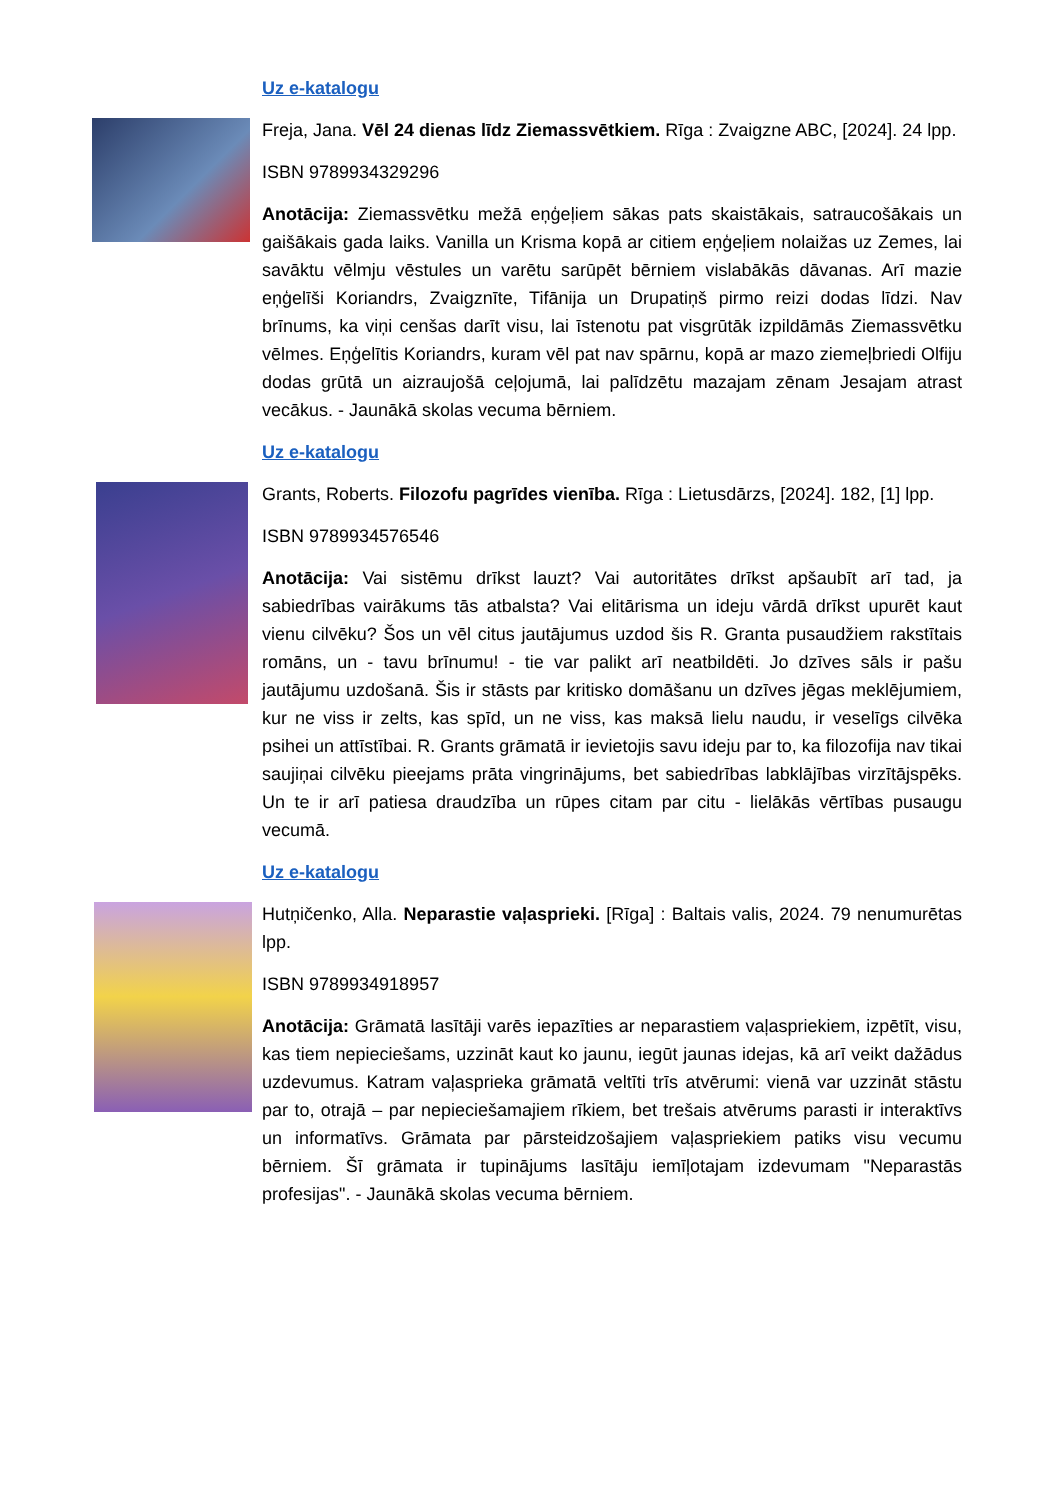Uz e-katalogu
Freja, Jana. Vēl 24 dienas līdz Ziemassvētkiem. Rīga : Zvaigzne ABC, [2024]. 24 lpp.
ISBN 9789934329296
Anotācija: Ziemassvētku mežā eņģeļiem sākas pats skaistākais, satraucošākais un gaišākais gada laiks. Vanilla un Krisma kopā ar citiem eņģeļiem nolaižas uz Zemes, lai savāktu vēlmju vēstules un varētu sarūpēt bērniem vislabākās dāvanas. Arī mazie eņģelīši Koriandrs, Zvaigznīte, Tifānija un Drupatiņš pirmo reizi dodas līdzi. Nav brīnums, ka viņi cenšas darīt visu, lai īstenotu pat visgrūtāk izpildāmās Ziemassvētku vēlmes. Eņģelītis Koriandrs, kuram vēl pat nav spārnu, kopā ar mazo ziemeļbriedi Olfiju dodas grūtā un aizraujošā ceļojumā, lai palīdzētu mazajam zēnam Jesajam atrast vecākus. - Jaunākā skolas vecuma bērniem.
Uz e-katalogu
Grants, Roberts. Filozofu pagrīdes vienība. Rīga : Lietusdārzs, [2024]. 182, [1] lpp.
ISBN 9789934576546
Anotācija: Vai sistēmu drīkst lauzt? Vai autoritātes drīkst apšaubīt arī tad, ja sabiedrības vairākums tās atbalsta? Vai elitārisma un ideju vārdā drīkst upurēt kaut vienu cilvēku? Šos un vēl citus jautājumus uzdod šis R. Granta pusaudžiem rakstītais romāns, un - tavu brīnumu! - tie var palikt arī neatbildēti. Jo dzīves sāls ir pašu jautājumu uzdošanā. Šis ir stāsts par kritisko domāšanu un dzīves jēgas meklējumiem, kur ne viss ir zelts, kas spīd, un ne viss, kas maksā lielu naudu, ir veselīgs cilvēka psihei un attīstībai. R. Grants grāmatā ir ievietojis savu ideju par to, ka filozofija nav tikai saujiņai cilvēku pieejams prāta vingrinājums, bet sabiedrības labklājības virzītājspēks. Un te ir arī patiesa draudzība un rūpes citam par citu - lielākās vērtības pusaugu vecumā.
Uz e-katalogu
Hutņičenko, Alla. Neparastie vaļasprieki. [Rīga] : Baltais valis, 2024. 79 nenumurētas lpp.
ISBN 9789934918957
Anotācija: Grāmatā lasītāji varēs iepazīties ar neparastiem vaļaspriekiem, izpētīt, visu, kas tiem nepieciešams, uzzināt kaut ko jaunu, iegūt jaunas idejas, kā arī veikt dažādus uzdevumus. Katram vaļasprieka grāmatā veltīti trīs atvērumi: vienā var uzzināt stāstu par to, otrajā – par nepieciešamajiem rīkiem, bet trešais atvērums parasti ir interaktīvs un informatīvs. Grāmata par pārsteidzošajiem vaļaspriekiem patiks visu vecumu bērniem. Šī grāmata ir tupinājums lasītāju iemīļotajam izdevumam "Neparastās profesijas". - Jaunākā skolas vecuma bērniem.